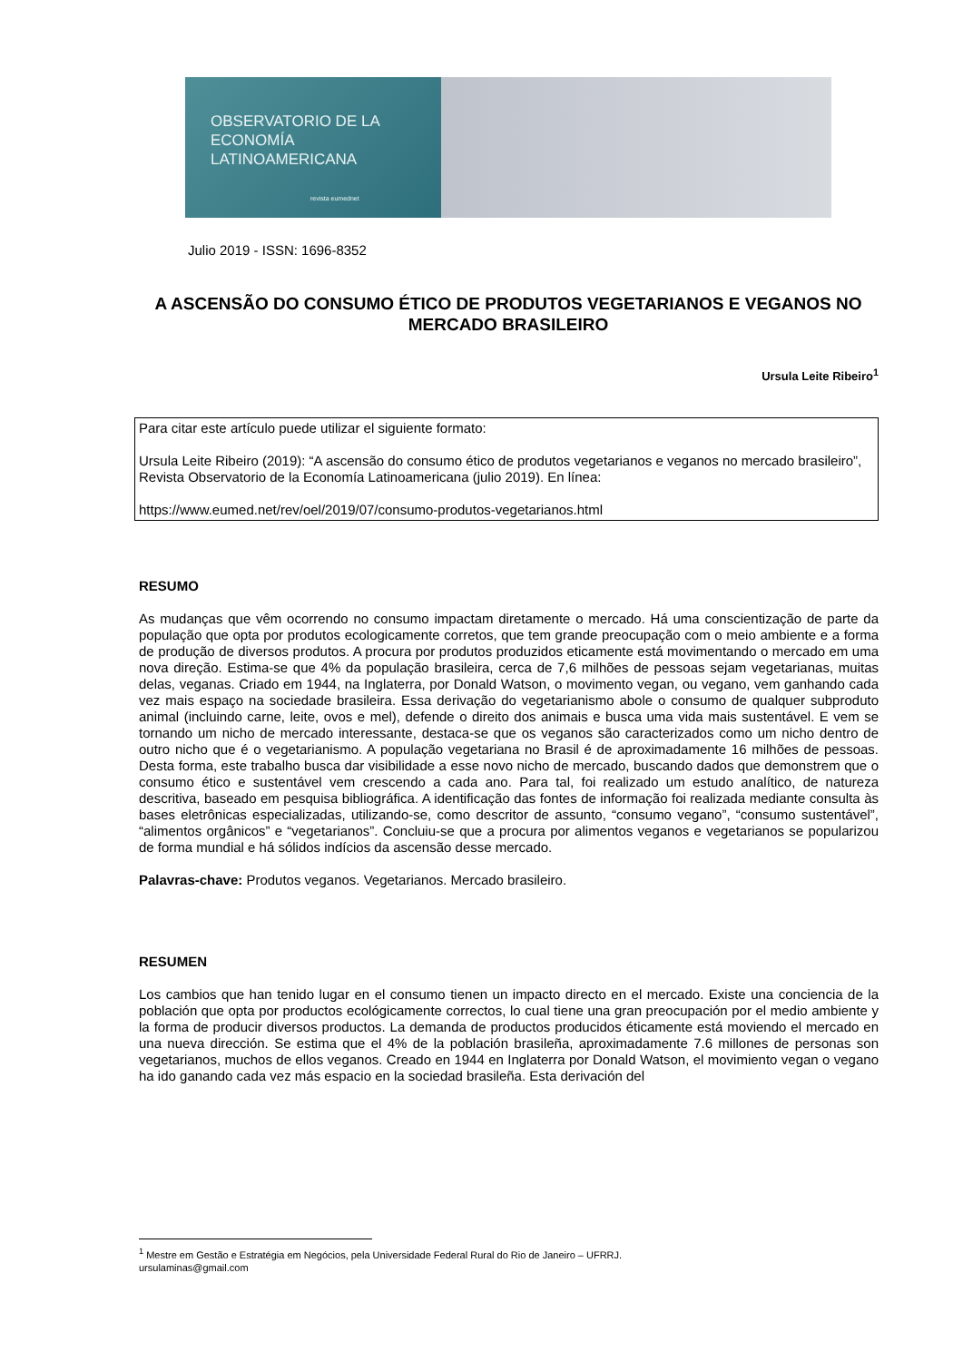OBSERVATORIO DE LA
ECONOMÍA
LATINOAMERICANA
revista eumednet
Julio 2019 - ISSN: 1696-8352
A ASCENSÃO DO CONSUMO ÉTICO DE PRODUTOS VEGETARIANOS E VEGANOS NO MERCADO BRASILEIRO
Ursula Leite Ribeiro<sup>1</sup>
Para citar este artículo puede utilizar el siguiente formato:
Ursula Leite Ribeiro (2019): “A ascensão do consumo ético de produtos vegetarianos e veganos no mercado brasileiro”, Revista Observatorio de la Economía Latinoamericana (julio 2019). En línea:
https://www.eumed.net/rev/oel/2019/07/consumo-produtos-vegetarianos.html
RESUMO
As mudanças que vêm ocorrendo no consumo impactam diretamente o mercado. Há uma conscientização de parte da população que opta por produtos ecologicamente corretos, que tem grande preocupação com o meio ambiente e a forma de produção de diversos produtos. A procura por produtos produzidos eticamente está movimentando o mercado em uma nova direção. Estima-se que 4% da população brasileira, cerca de 7,6 milhões de pessoas sejam vegetarianas, muitas delas, veganas. Criado em 1944, na Inglaterra, por Donald Watson, o movimento vegan, ou vegano, vem ganhando cada vez mais espaço na sociedade brasileira. Essa derivação do vegetarianismo abole o consumo de qualquer subproduto animal (incluindo carne, leite, ovos e mel), defende o direito dos animais e busca uma vida mais sustentável. E vem se tornando um nicho de mercado interessante, destaca-se que os veganos são caracterizados como um nicho dentro de outro nicho que é o vegetarianismo. A população vegetariana no Brasil é de aproximadamente 16 milhões de pessoas. Desta forma, este trabalho busca dar visibilidade a esse novo nicho de mercado, buscando dados que demonstrem que o consumo ético e sustentável vem crescendo a cada ano. Para tal, foi realizado um estudo analítico, de natureza descritiva, baseado em pesquisa bibliográfica. A identificação das fontes de informação foi realizada mediante consulta às bases eletrônicas especializadas, utilizando-se, como descritor de assunto, “consumo vegano”, “consumo sustentável”, “alimentos orgânicos” e “vegetarianos”. Concluiu-se que a procura por alimentos veganos e vegetarianos se popularizou de forma mundial e há sólidos indícios da ascensão desse mercado.
Palavras-chave: Produtos veganos. Vegetarianos. Mercado brasileiro.
RESUMEN
Los cambios que han tenido lugar en el consumo tienen un impacto directo en el mercado. Existe una conciencia de la población que opta por productos ecológicamente correctos, lo cual tiene una gran preocupación por el medio ambiente y la forma de producir diversos productos. La demanda de productos producidos éticamente está moviendo el mercado en una nueva dirección. Se estima que el 4% de la población brasileña, aproximadamente 7.6 millones de personas son vegetarianos, muchos de ellos veganos. Creado en 1944 en Inglaterra por Donald Watson, el movimiento vegan o vegano ha ido ganando cada vez más espacio en la sociedad brasileña. Esta derivación del
<sup>1</sup> Mestre em Gestão e Estratégia em Negócios, pela Universidade Federal Rural do Rio de Janeiro – UFRRJ.
ursulaminas@gmail.com